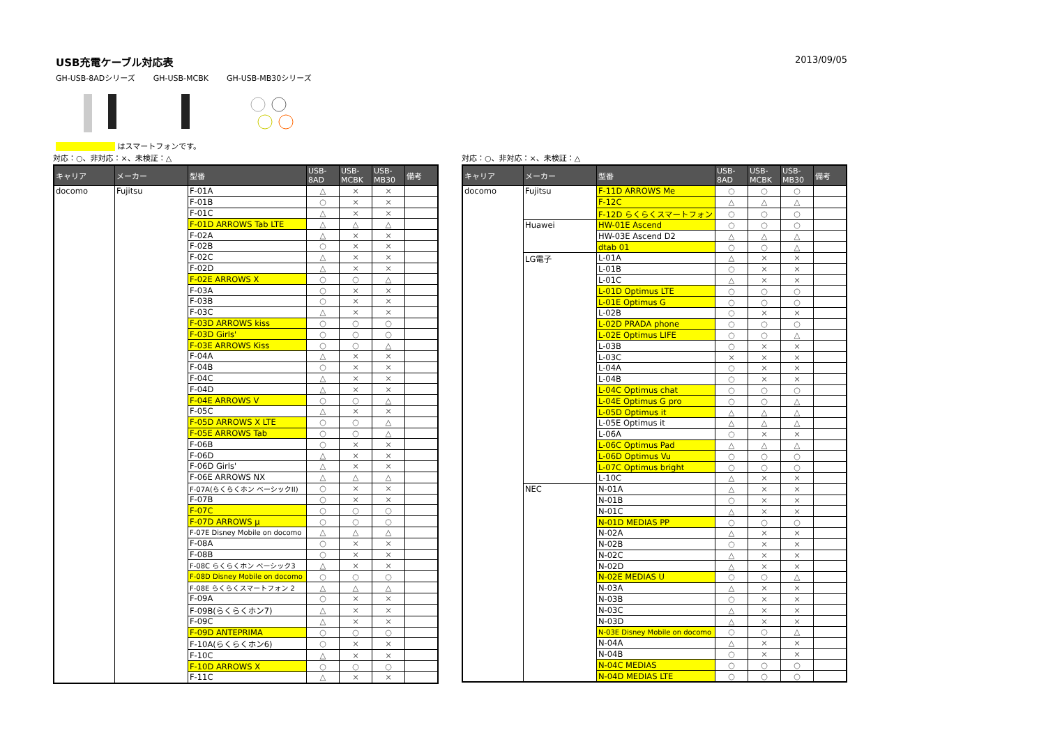USB充電ケーブル対応表
2013/09/05
GH-USB-8ADシリーズ GH-USB-MCBK GH-USB-MB30シリーズ
はスマートフォンです。
対応：○、非対応：×、未検証：△
| キャリア | メーカー | 型番 | USB-8AD | USB-MCBK | USB-MB30 | 備考 |
| --- | --- | --- | --- | --- | --- | --- |
| docomo | Fujitsu | F-01A | △ | × | × | |
| | | F-01B | ○ | × | × | |
| | | F-01C | △ | × | × | |
| | | F-01D ARROWS Tab LTE | △ | △ | △ | |
| | | F-02A | △ | × | × | |
| | | F-02B | ○ | × | × | |
| | | F-02C | △ | × | × | |
| | | F-02D | △ | × | × | |
| | | F-02E ARROWS X | ○ | ○ | △ | |
| | | F-03A | ○ | × | × | |
| | | F-03B | ○ | × | × | |
| | | F-03C | △ | × | × | |
| | | F-03D ARROWS kiss | ○ | ○ | ○ | |
| | | F-03D Girls' | ○ | ○ | ○ | |
| | | F-03E ARROWS Kiss | ○ | ○ | △ | |
| | | F-04A | △ | × | × | |
| | | F-04B | ○ | × | × | |
| | | F-04C | △ | × | × | |
| | | F-04D | △ | × | × | |
| | | F-04E ARROWS V | ○ | ○ | △ | |
| | | F-05C | △ | × | × | |
| | | F-05D ARROWS X LTE | ○ | ○ | △ | |
| | | F-05E ARROWS Tab | ○ | ○ | △ | |
| | | F-06B | ○ | × | × | |
| | | F-06D | △ | × | × | |
| | | F-06D Girls' | △ | × | × | |
| | | F-06E ARROWS NX | △ | △ | △ | |
| | | F-07A(らくらくホン ベーシックII) | ○ | × | × | |
| | | F-07B | ○ | × | × | |
| | | F-07C | ○ | ○ | ○ | |
| | | F-07D ARROWS μ | ○ | ○ | ○ | |
| | | F-07E Disney Mobile on docomo | △ | △ | △ | |
| | | F-08A | ○ | × | × | |
| | | F-08B | ○ | × | × | |
| | | F-08C らくらくホン ベーシック3 | △ | × | × | |
| | | F-08D Disney Mobile on docomo | ○ | ○ | ○ | |
| | | F-08E らくらくスマートフォン 2 | △ | △ | △ | |
| | | F-09A | ○ | × | × | |
| | | F-09B(らくらくホン7) | △ | × | × | |
| | | F-09C | △ | × | × | |
| | | F-09D ANTEPRIMA | ○ | ○ | ○ | |
| | | F-10A(らくらくホン6) | ○ | × | × | |
| | | F-10C | △ | × | × | |
| | | F-10D ARROWS X | ○ | ○ | ○ | |
| | | F-11C | △ | × | × | |
対応：○、非対応：×、未検証：△
| キャリア | メーカー | 型番 | USB-8AD | USB-MCBK | USB-MB30 | 備考 |
| --- | --- | --- | --- | --- | --- | --- |
| docomo | Fujitsu | F-11D ARROWS Me | ○ | ○ | ○ | |
| | | F-12C | △ | △ | △ | |
| | | F-12D らくらくスマートフォン | ○ | ○ | ○ | |
| | Huawei | HW-01E Ascend | ○ | ○ | ○ | |
| | | HW-03E Ascend D2 | △ | △ | △ | |
| | | dtab 01 | ○ | ○ | △ | |
| | LG電子 | L-01A | △ | × | × | |
| | | L-01B | ○ | × | × | |
| | | L-01C | △ | × | × | |
| | | L-01D Optimus LTE | ○ | ○ | ○ | |
| | | L-01E Optimus G | ○ | ○ | ○ | |
| | | L-02B | ○ | × | × | |
| | | L-02D PRADA phone | ○ | ○ | ○ | |
| | | L-02E Optimus LIFE | ○ | ○ | △ | |
| | | L-03B | ○ | × | × | |
| | | L-03C | × | × | × | |
| | | L-04A | ○ | × | × | |
| | | L-04B | ○ | × | × | |
| | | L-04C Optimus chat | ○ | ○ | ○ | |
| | | L-04E Optimus G pro | ○ | ○ | △ | |
| | | L-05D Optimus it | △ | △ | △ | |
| | | L-05E Optimus it | △ | △ | △ | |
| | | L-06A | ○ | × | × | |
| | | L-06C Optimus Pad | △ | △ | △ | |
| | | L-06D Optimus Vu | ○ | ○ | ○ | |
| | | L-07C Optimus bright | ○ | ○ | ○ | |
| | | L-10C | △ | × | × | |
| | NEC | N-01A | △ | × | × | |
| | | N-01B | ○ | × | × | |
| | | N-01C | △ | × | × | |
| | | N-01D MEDIAS PP | ○ | ○ | ○ | |
| | | N-02A | △ | × | × | |
| | | N-02B | ○ | × | × | |
| | | N-02C | △ | × | × | |
| | | N-02D | △ | × | × | |
| | | N-02E MEDIAS U | ○ | ○ | △ | |
| | | N-03A | △ | × | × | |
| | | N-03B | ○ | × | × | |
| | | N-03C | △ | × | × | |
| | | N-03D | △ | × | × | |
| | | N-03E Disney Mobile on docomo | ○ | ○ | △ | |
| | | N-04A | △ | × | × | |
| | | N-04B | ○ | × | × | |
| | | N-04C MEDIAS | ○ | ○ | ○ | |
| | | N-04D MEDIAS LTE | ○ | ○ | ○ | |